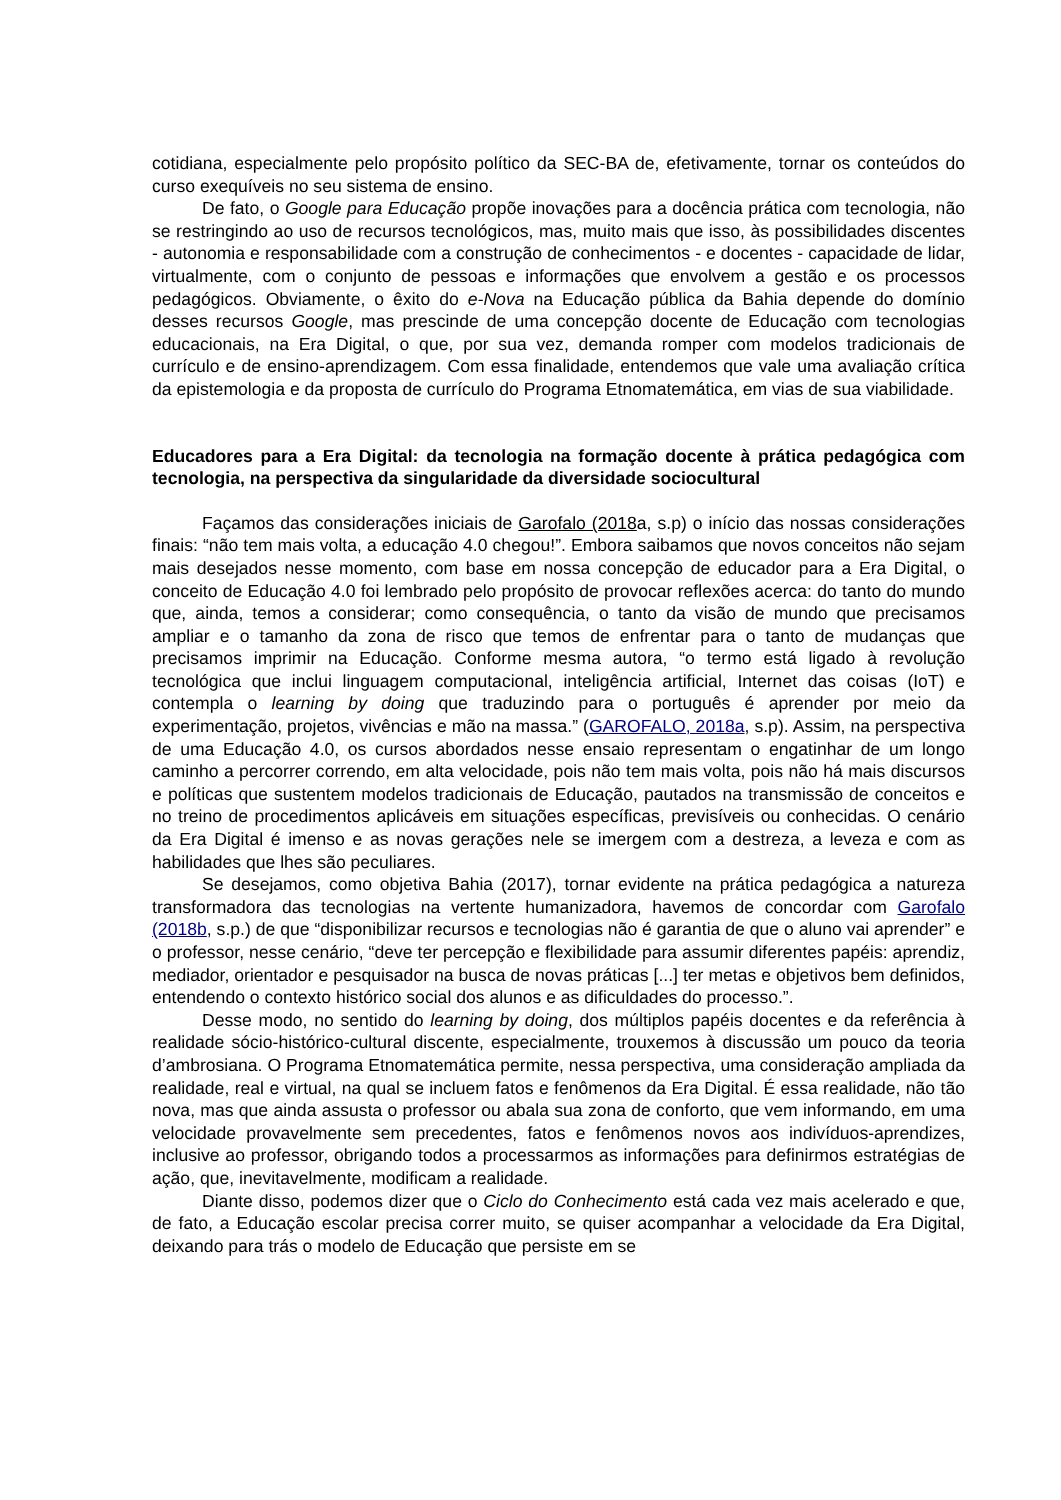cotidiana, especialmente pelo propósito político da SEC-BA de, efetivamente, tornar os conteúdos do curso exequíveis no seu sistema de ensino.
De fato, o Google para Educação propõe inovações para a docência prática com tecnologia, não se restringindo ao uso de recursos tecnológicos, mas, muito mais que isso, às possibilidades discentes - autonomia e responsabilidade com a construção de conhecimentos - e docentes - capacidade de lidar, virtualmente, com o conjunto de pessoas e informações que envolvem a gestão e os processos pedagógicos. Obviamente, o êxito do e-Nova na Educação pública da Bahia depende do domínio desses recursos Google, mas prescinde de uma concepção docente de Educação com tecnologias educacionais, na Era Digital, o que, por sua vez, demanda romper com modelos tradicionais de currículo e de ensino-aprendizagem. Com essa finalidade, entendemos que vale uma avaliação crítica da epistemologia e da proposta de currículo do Programa Etnomatemática, em vias de sua viabilidade.
Educadores para a Era Digital: da tecnologia na formação docente à prática pedagógica com tecnologia, na perspectiva da singularidade da diversidade sociocultural
Façamos das considerações iniciais de Garofalo (2018a, s.p) o início das nossas considerações finais: “não tem mais volta, a educação 4.0 chegou!”. Embora saibamos que novos conceitos não sejam mais desejados nesse momento, com base em nossa concepção de educador para a Era Digital, o conceito de Educação 4.0 foi lembrado pelo propósito de provocar reflexões acerca: do tanto do mundo que, ainda, temos a considerar; como consequência, o tanto da visão de mundo que precisamos ampliar e o tamanho da zona de risco que temos de enfrentar para o tanto de mudanças que precisamos imprimir na Educação. Conforme mesma autora, “o termo está ligado à revolução tecnológica que inclui linguagem computacional, inteligência artificial, Internet das coisas (IoT) e contempla o learning by doing que traduzindo para o português é aprender por meio da experimentação, projetos, vivências e mão na massa.” (GAROFALO, 2018a, s.p). Assim, na perspectiva de uma Educação 4.0, os cursos abordados nesse ensaio representam o engatinhar de um longo caminho a percorrer correndo, em alta velocidade, pois não tem mais volta, pois não há mais discursos e políticas que sustentem modelos tradicionais de Educação, pautados na transmissão de conceitos e no treino de procedimentos aplicáveis em situações específicas, previsíveis ou conhecidas. O cenário da Era Digital é imenso e as novas gerações nele se imergem com a destreza, a leveza e com as habilidades que lhes são peculiares.
Se desejamos, como objetiva Bahia (2017), tornar evidente na prática pedagógica a natureza transformadora das tecnologias na vertente humanizadora, havemos de concordar com Garofalo (2018b, s.p.) de que “disponibilizar recursos e tecnologias não é garantia de que o aluno vai aprender” e o professor, nesse cenário, “deve ter percepção e flexibilidade para assumir diferentes papéis: aprendiz, mediador, orientador e pesquisador na busca de novas práticas [...] ter metas e objetivos bem definidos, entendendo o contexto histórico social dos alunos e as dificuldades do processo.”.
Desse modo, no sentido do learning by doing, dos múltiplos papéis docentes e da referência à realidade sócio-histórico-cultural discente, especialmente, trouxemos à discussão um pouco da teoria d’ambrosiana. O Programa Etnomatemática permite, nessa perspectiva, uma consideração ampliada da realidade, real e virtual, na qual se incluem fatos e fenômenos da Era Digital. É essa realidade, não tão nova, mas que ainda assusta o professor ou abala sua zona de conforto, que vem informando, em uma velocidade provavelmente sem precedentes, fatos e fenômenos novos aos indivíduos-aprendizes, inclusive ao professor, obrigando todos a processarmos as informações para definirmos estratégias de ação, que, inevitavelmente, modificam a realidade.
Diante disso, podemos dizer que o Ciclo do Conhecimento está cada vez mais acelerado e que, de fato, a Educação escolar precisa correr muito, se quiser acompanhar a velocidade da Era Digital, deixando para trás o modelo de Educação que persiste em se